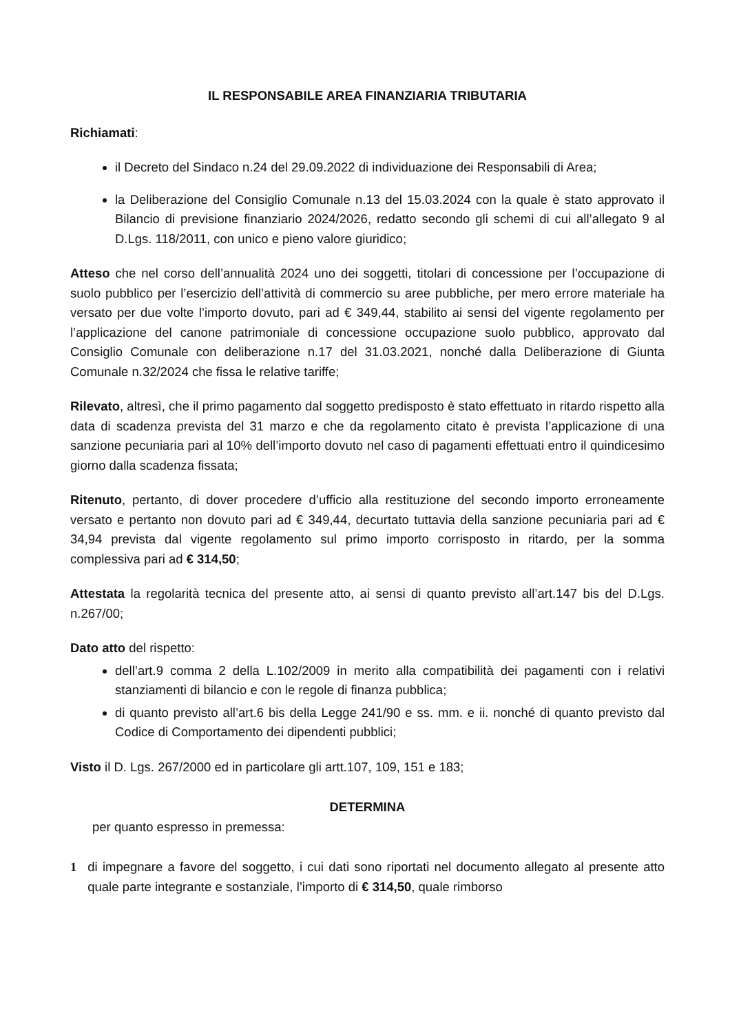IL RESPONSABILE AREA FINANZIARIA TRIBUTARIA
Richiamati:
il Decreto del Sindaco n.24 del 29.09.2022 di individuazione dei Responsabili di Area;
la Deliberazione del Consiglio Comunale n.13 del 15.03.2024 con la quale è stato approvato il Bilancio di previsione finanziario 2024/2026, redatto secondo gli schemi di cui all’allegato 9 al D.Lgs. 118/2011, con unico e pieno valore giuridico;
Atteso che nel corso dell’annualità 2024 uno dei soggetti, titolari di concessione per l’occupazione di suolo pubblico per l’esercizio dell’attività di commercio su aree pubbliche, per mero errore materiale ha versato per due volte l’importo dovuto, pari ad € 349,44, stabilito ai sensi del vigente regolamento per l’applicazione del canone patrimoniale di concessione occupazione suolo pubblico, approvato dal Consiglio Comunale con deliberazione n.17 del 31.03.2021, nonché dalla Deliberazione di Giunta Comunale n.32/2024 che fissa le relative tariffe;
Rilevato, altresì, che il primo pagamento dal soggetto predisposto è stato effettuato in ritardo rispetto alla data di scadenza prevista del 31 marzo e che da regolamento citato è prevista l’applicazione di una sanzione pecuniaria pari al 10% dell’importo dovuto nel caso di pagamenti effettuati entro il quindicesimo giorno dalla scadenza fissata;
Ritenuto, pertanto, di dover procedere d’ufficio alla restituzione del secondo importo erroneamente versato e pertanto non dovuto pari ad € 349,44, decurtato tuttavia della sanzione pecuniaria pari ad € 34,94 prevista dal vigente regolamento sul primo importo corrisposto in ritardo, per la somma complessiva pari ad € 314,50;
Attestata la regolarità tecnica del presente atto, ai sensi di quanto previsto all’art.147 bis del D.Lgs. n.267/00;
Dato atto del rispetto:
dell’art.9 comma 2 della L.102/2009 in merito alla compatibilità dei pagamenti con i relativi stanziamenti di bilancio e con le regole di finanza pubblica;
di quanto previsto all’art.6 bis della Legge 241/90 e ss. mm. e ii. nonché di quanto previsto dal Codice di Comportamento dei dipendenti pubblici;
Visto il D. Lgs. 267/2000 ed in particolare gli artt.107, 109, 151 e 183;
DETERMINA
per quanto espresso in premessa:
1 di impegnare a favore del soggetto, i cui dati sono riportati nel documento allegato al presente atto quale parte integrante e sostanziale, l’importo di € 314,50, quale rimborso